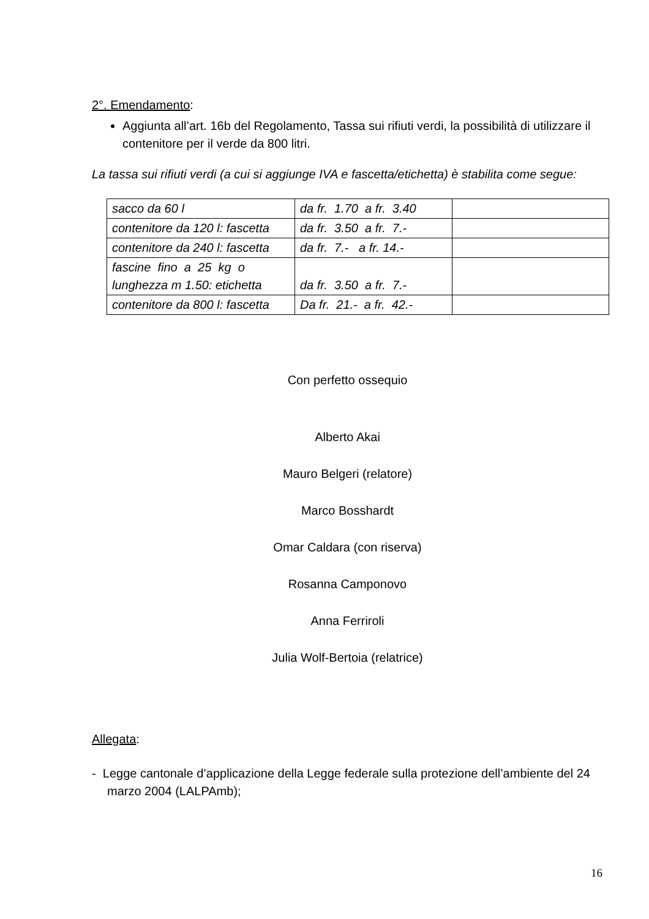2°. Emendamento:
Aggiunta all’art. 16b del Regolamento, Tassa sui rifiuti verdi, la possibilità di utilizzare il contenitore per il verde da 800 litri.
La tassa sui rifiuti verdi (a cui si aggiunge IVA e fascetta/etichetta) è stabilita come segue:
| sacco da 60 l | da fr. 1.70 a fr. 3.40 | |
| contenitore da 120 l: fascetta | da fr. 3.50 a fr. 7.- | |
| contenitore da 240 l: fascetta | da fr. 7.- a fr. 14.- | |
| fascine fino a 25 kg o lunghezza m 1.50: etichetta | da fr. 3.50 a fr. 7.- | |
| contenitore da 800 l: fascetta | Da fr. 21.- a fr. 42.- | |
Con perfetto ossequio
Alberto Akai
Mauro Belgeri (relatore)
Marco Bosshardt
Omar Caldara (con riserva)
Rosanna Camponovo
Anna Ferriroli
Julia Wolf-Bertoia (relatrice)
Allegata:
- Legge cantonale d’applicazione della Legge federale sulla protezione dell’ambiente del 24 marzo 2004 (LALPAmb);
16